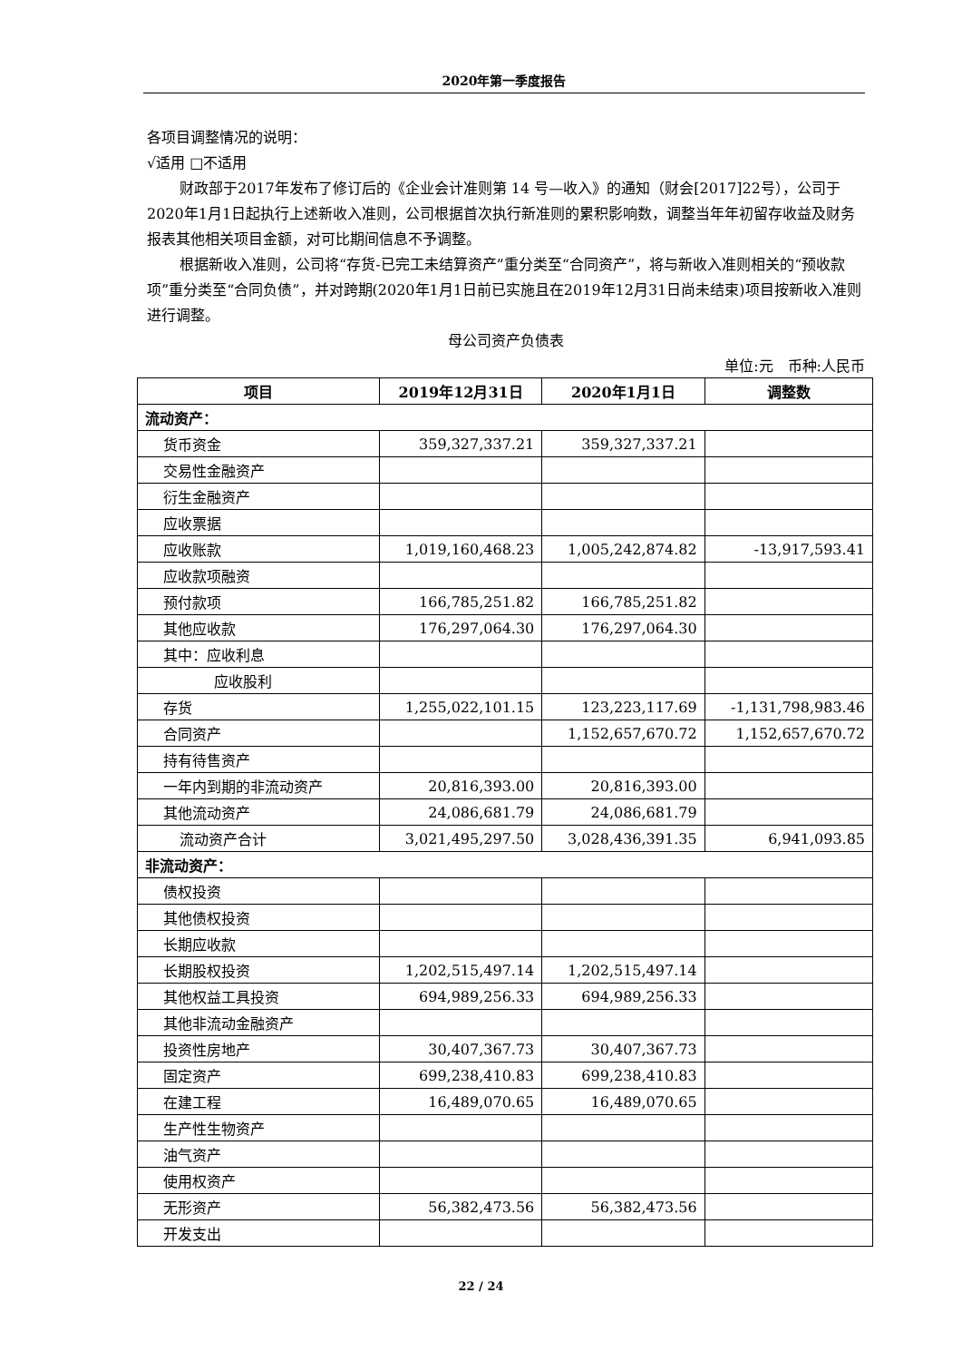2020年第一季度报告
各项目调整情况的说明：
√适用 □不适用
财政部于2017年发布了修订后的《企业会计准则第 14 号—收入》的通知（财会[2017]22号），公司于2020年1月1日起执行上述新收入准则，公司根据首次执行新准则的累积影响数，调整当年年初留存收益及财务报表其他相关项目金额，对可比期间信息不予调整。
根据新收入准则，公司将“存货-已完工未结算资产”重分类至“合同资产”，将与新收入准则相关的“预收款项”重分类至“合同负债”，并对跨期(2020年1月1日前已实施且在2019年12月31日尚未结束)项目按新收入准则进行调整。
母公司资产负债表
单位:元　币种:人民币
| 项目 | 2019年12月31日 | 2020年1月1日 | 调整数 |
| --- | --- | --- | --- |
| 流动资产： | | | |
| 货币资金 | 359,327,337.21 | 359,327,337.21 | |
| 交易性金融资产 | | | |
| 衍生金融资产 | | | |
| 应收票据 | | | |
| 应收账款 | 1,019,160,468.23 | 1,005,242,874.82 | -13,917,593.41 |
| 应收款项融资 | | | |
| 预付款项 | 166,785,251.82 | 166,785,251.82 | |
| 其他应收款 | 176,297,064.30 | 176,297,064.30 | |
| 其中：应收利息 | | | |
| 应收股利 | | | |
| 存货 | 1,255,022,101.15 | 123,223,117.69 | -1,131,798,983.46 |
| 合同资产 | | 1,152,657,670.72 | 1,152,657,670.72 |
| 持有待售资产 | | | |
| 一年内到期的非流动资产 | 20,816,393.00 | 20,816,393.00 | |
| 其他流动资产 | 24,086,681.79 | 24,086,681.79 | |
| 流动资产合计 | 3,021,495,297.50 | 3,028,436,391.35 | 6,941,093.85 |
| 非流动资产： | | | |
| 债权投资 | | | |
| 其他债权投资 | | | |
| 长期应收款 | | | |
| 长期股权投资 | 1,202,515,497.14 | 1,202,515,497.14 | |
| 其他权益工具投资 | 694,989,256.33 | 694,989,256.33 | |
| 其他非流动金融资产 | | | |
| 投资性房地产 | 30,407,367.73 | 30,407,367.73 | |
| 固定资产 | 699,238,410.83 | 699,238,410.83 | |
| 在建工程 | 16,489,070.65 | 16,489,070.65 | |
| 生产性生物资产 | | | |
| 油气资产 | | | |
| 使用权资产 | | | |
| 无形资产 | 56,382,473.56 | 56,382,473.56 | |
| 开发支出 | | | |
22 / 24